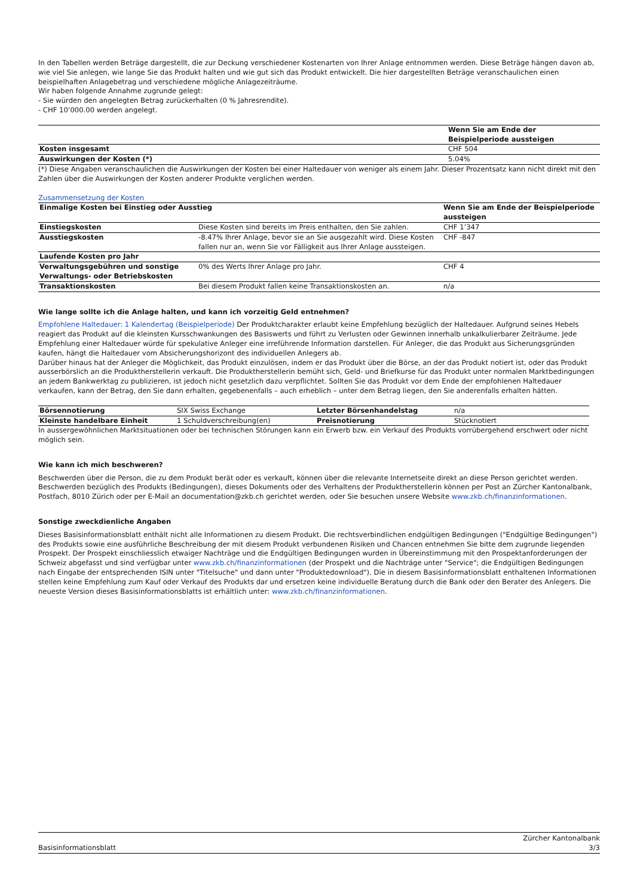In den Tabellen werden Beträge dargestellt, die zur Deckung verschiedener Kostenarten von Ihrer Anlage entnommen werden. Diese Beträge hängen davon ab, wie viel Sie anlegen, wie lange Sie das Produkt halten und wie gut sich das Produkt entwickelt. Die hier dargestellten Beträge veranschaulichen einen beispielhaften Anlagebetrag und verschiedene mögliche Anlagezeiträume.
Wir haben folgende Annahme zugrunde gelegt:
- Sie würden den angelegten Betrag zurückerhalten (0 % Jahresrendite).
- CHF 10’000.00 werden angelegt.
| | Wenn Sie am Ende der Beispielperiode aussteigen |
| Kosten insgesamt | CHF 504 |
| Auswirkungen der Kosten (*) | 5.04% |
(*) Diese Angaben veranschaulichen die Auswirkungen der Kosten bei einer Haltedauer von weniger als einem Jahr. Dieser Prozentsatz kann nicht direkt mit den Zahlen über die Auswirkungen der Kosten anderer Produkte verglichen werden.
Zusammensetzung der Kosten
| Einmalige Kosten bei Einstieg oder Ausstieg | | Wenn Sie am Ende der Beispielperiode aussteigen |
| --- | --- | --- |
| Einstiegskosten | Diese Kosten sind bereits im Preis enthalten, den Sie zahlen. | CHF 1’347 |
| Ausstiegskosten | -8.47% Ihrer Anlage, bevor sie an Sie ausgezahlt wird. Diese Kosten fallen nur an, wenn Sie vor Fälligkeit aus Ihrer Anlage aussteigen. | CHF -847 |
| Laufende Kosten pro Jahr | | |
| Verwaltungsgebühren und sonstige Verwaltungs- oder Betriebskosten | 0% des Werts Ihrer Anlage pro Jahr. | CHF 4 |
| Transaktionskosten | Bei diesem Produkt fallen keine Transaktionskosten an. | n/a |
Wie lange sollte ich die Anlage halten, und kann ich vorzeitig Geld entnehmen?
Empfohlene Haltedauer: 1 Kalendertag (Beispielperiode) Der Produktcharakter erlaubt keine Empfehlung bezüglich der Haltedauer. Aufgrund seines Hebels reagiert das Produkt auf die kleinsten Kursschwankungen des Basiswerts und führt zu Verlusten oder Gewinnen innerhalb unkalkulierbarer Zeiträume. Jede Empfehlung einer Haltedauer würde für spekulative Anleger eine irreführende Information darstellen. Für Anleger, die das Produkt aus Sicherungsgründen kaufen, hängt die Haltedauer vom Absicherungshorizont des individuellen Anlegers ab.
Darüber hinaus hat der Anleger die Möglichkeit, das Produkt einzulösen, indem er das Produkt über die Börse, an der das Produkt notiert ist, oder das Produkt ausserbörslich an die Produktherstellerin verkauft. Die Produktherstellerin bemüht sich, Geld- und Briefkurse für das Produkt unter normalen Marktbedingungen an jedem Bankwerktag zu publizieren, ist jedoch nicht gesetzlich dazu verpflichtet. Sollten Sie das Produkt vor dem Ende der empfohlenen Haltedauer verkaufen, kann der Betrag, den Sie dann erhalten, gegebenenfalls – auch erheblich – unter dem Betrag liegen, den Sie anderenfalls erhalten hätten.
| Börsennotierung | SIX Swiss Exchange | Letzter Börsenhandelstag | n/a |
| Kleinste handelbare Einheit | 1 Schuldverschreibung(en) | Preisnotierung | Stücknotiert |
In aussergewöhnlichen Marktsituationen oder bei technischen Störungen kann ein Erwerb bzw. ein Verkauf des Produkts vorrübergehend erschwert oder nicht möglich sein.
Wie kann ich mich beschweren?
Beschwerden über die Person, die zu dem Produkt berät oder es verkauft, können über die relevante Internetseite direkt an diese Person gerichtet werden.
Beschwerden bezüglich des Produkts (Bedingungen), dieses Dokuments oder des Verhaltens der Produktherstellerin können per Post an Zürcher Kantonalbank, Postfach, 8010 Zürich oder per E-Mail an documentation@zkb.ch gerichtet werden, oder Sie besuchen unsere Website www.zkb.ch/finanzinformationen.
Sonstige zweckdienliche Angaben
Dieses Basisinformationsblatt enthält nicht alle Informationen zu diesem Produkt. Die rechtsverbindlichen endgültigen Bedingungen ("Endgültige Bedingungen") des Produkts sowie eine ausführliche Beschreibung der mit diesem Produkt verbundenen Risiken und Chancen entnehmen Sie bitte dem zugrunde liegenden Prospekt. Der Prospekt einschliesslich etwaiger Nachträge und die Endgültigen Bedingungen wurden in Übereinstimmung mit den Prospektanforderungen der Schweiz abgefasst und sind verfügbar unter www.zkb.ch/finanzinformationen (der Prospekt und die Nachträge unter "Service"; die Endgültigen Bedingungen nach Eingabe der entsprechenden ISIN unter "Titelsuche" und dann unter "Produktedownload"). Die in diesem Basisinformationsblatt enthaltenen Informationen stellen keine Empfehlung zum Kauf oder Verkauf des Produkts dar und ersetzen keine individuelle Beratung durch die Bank oder den Berater des Anlegers. Die neueste Version dieses Basisinformationsblatts ist erhältlich unter: www.zkb.ch/finanzinformationen.
Basisinformationsblatt Zürcher Kantonalbank
3/3